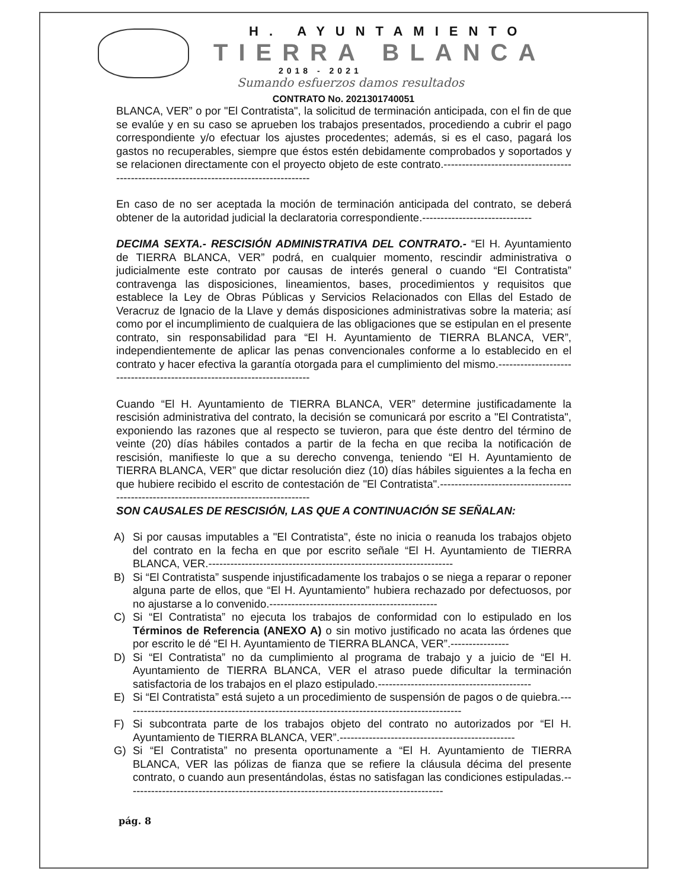H. AYUNTAMIENTO
TIERRA BLANCA
2018 - 2021
Sumando esfuerzos damos resultados
CONTRATO No. 2021301740051
BLANCA, VER” o por "El Contratista", la solicitud de terminación anticipada, con el fin de que se evalúe y en su caso se aprueben los trabajos presentados, procediendo a cubrir el pago correspondiente y/o efectuar los ajustes procedentes; además, si es el caso, pagará los gastos no recuperables, siempre que éstos estén debidamente comprobados y soportados y se relacionen directamente con el proyecto objeto de este contrato.----------------------------------------------------------------------------------------
En caso de no ser aceptada la moción de terminación anticipada del contrato, se deberá obtener de la autoridad judicial la declaratoria correspondiente.------------------------------
DECIMA SEXTA.- RESCISIÓN ADMINISTRATIVA DEL CONTRATO.- “El H. Ayuntamiento de TIERRA BLANCA, VER” podrá, en cualquier momento, rescindir administrativa o judicialmente este contrato por causas de interés general o cuando “El Contratista” contravenga las disposiciones, lineamientos, bases, procedimientos y requisitos que establece la Ley de Obras Públicas y Servicios Relacionados con Ellas del Estado de Veracruz de Ignacio de la Llave y demás disposiciones administrativas sobre la materia; así como por el incumplimiento de cualquiera de las obligaciones que se estipulan en el presente contrato, sin responsabilidad para “El H. Ayuntamiento de TIERRA BLANCA, VER”, independientemente de aplicar las penas convencionales conforme a lo establecido en el contrato y hacer efectiva la garantía otorgada para el cumplimiento del mismo.-------------------------------------------------------------------------
Cuando “El H. Ayuntamiento de TIERRA BLANCA, VER” determine justificadamente la rescisión administrativa del contrato, la decisión se comunicará por escrito a "El Contratista", exponiendo las razones que al respecto se tuvieron, para que éste dentro del término de veinte (20) días hábiles contados a partir de la fecha en que reciba la notificación de rescisión, manifieste lo que a su derecho convenga, teniendo “El H. Ayuntamiento de TIERRA BLANCA, VER” que dictar resolución diez (10) días hábiles siguientes a la fecha en que hubiere recibido el escrito de contestación de "El Contratista".-----------------------------------------------------------------------------------------
SON CAUSALES DE RESCISIÓN, LAS QUE A CONTINUACIÓN SE SEÑALAN:
A) Si por causas imputables a "El Contratista", éste no inicia o reanuda los trabajos objeto del contrato en la fecha en que por escrito señale “El H. Ayuntamiento de TIERRA BLANCA, VER.-------------------------------------------------------------------
B) Si “El Contratista” suspende injustificadamente los trabajos o se niega a reparar o reponer alguna parte de ellos, que “El H. Ayuntamiento” hubiera rechazado por defectuosos, por no ajustarse a lo convenido.----------------------------------------------
C) Si “El Contratista” no ejecuta los trabajos de conformidad con lo estipulado en los Términos de Referencia (ANEXO A) o sin motivo justificado no acata las órdenes que por escrito le dé “El H. Ayuntamiento de TIERRA BLANCA, VER”.----------------
D) Si “El Contratista” no da cumplimiento al programa de trabajo y a juicio de “El H. Ayuntamiento de TIERRA BLANCA, VER el atraso puede dificultar la terminación satisfactoria de los trabajos en el plazo estipulado.------------------------------------------
E) Si “El Contratista” está sujeto a un procedimiento de suspensión de pagos o de quiebra.---------------------------------------------------------------------------------------------
F) Si subcontrata parte de los trabajos objeto del contrato no autorizados por “El H. Ayuntamiento de TIERRA BLANCA, VER”.------------------------------------------------
G) Si “El Contratista” no presenta oportunamente a “El H. Ayuntamiento de TIERRA BLANCA, VER las pólizas de fianza que se refiere la cláusula décima del presente contrato, o cuando aun presentándolas, éstas no satisfagan las condiciones estipuladas.---------------------------------------------------------------------------------------
pág. 8